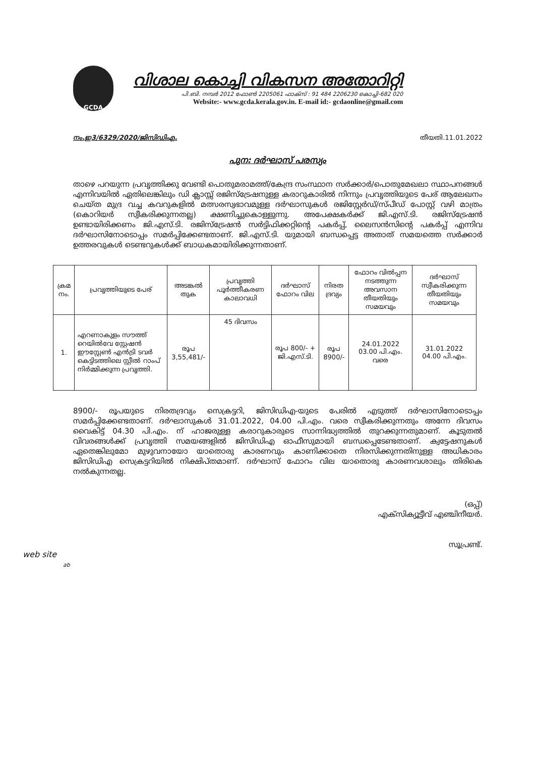GCDA
വിശാല കൊച്ചി വികസന അതോറിറ്റി
പി.ബി. നമ്പർ 2012 ഫോൺ 2205061 ഫാക്സ് : 91 484 2206230 കൊച്ചി-682 020
Website:- www.gcda.kerala.gov.in. E-mail id:- gcdaonline@gmail.com
നം.ഇ3/6329/2020/ജിസിഡിഎ. തീയതി.11.01.2022
പുന: ദർഘാസ് പരസ്യം
താഴെ പറയുന്ന പ്രവൃത്തിക്കു വേണ്ടി പൊതുമരാമത്ത്/കേന്ദ്ര സംസ്ഥാന സർക്കാർ/പൊതുമേഖലാ സ്ഥാപനങ്ങൾ എന്നിവയിൽ ഏതിലെങ്കിലും ഡി ക്ലാസ്സ് രജിസ്ട്രേഷനുള്ള കരാറുകാരിൽ നിന്നും പ്രവൃത്തിയുടെ പേര് ആലേഖനം ചെയ്ത മുദ്ര വച്ച കവറുകളിൽ മത്സരസ്വഭാവമുള്ള ദർഘാസുകൾ രജിസ്റ്റേർഡ്/സ്പീഡ് പോസ്റ്റ് വഴി മാത്രം (കൊറിയർ സ്വീകരിക്കുന്നതല്ല) ക്ഷണിച്ചുകൊള്ളുന്നു. അപേക്ഷകർക്ക് ജി.എസ്.ടി. രജിസ്ട്രേഷൻ ഉണ്ടായിരിക്കണം ജി.എസ്.ടി. രജിസ്ട്രേഷൻ സർട്ടിഫിക്കറ്റിന്റെ പകർപ്പ്, ലൈസൻസിന്റെ പകർപ്പ് എന്നിവ ദർഘാസിനോടൊപ്പം സമർപ്പിക്കേണ്ടതാണ്. ജി.എസ്.ടി. യുമായി ബന്ധപ്പെട്ട അതാത് സമയത്തെ സർക്കാർ ഉത്തരവുകൾ ടെണ്ടറുകൾക്ക് ബാധകമായിരിക്കുന്നതാണ്.
| ക്രമ നം. | പ്രവൃത്തിയുടെ പേര് | അടങ്കൽ തുക | പ്രവൃത്തി പൂർത്തീകരണ കാലാവധി | ദർഘാസ് ഫോറം വില | നിരത ദ്രവ്യം | ഫോറം വിൽപ്പന നടത്തുന്ന അവസാന തീയതിയും സമയവും | ദർഘാസ് സ്വീകരിക്കുന്ന തീയതിയും സമയവും |
| --- | --- | --- | --- | --- | --- | --- | --- |
| 1. | എറണാകുളം സൗത്ത് റെയിൽവേ സ്റ്റേഷൻ ഈസ്റ്റേൺ എൻട്രി ടവർ കെട്ടിടത്തിലെ സ്റ്റീൽ റാംപ് നിർമ്മിക്കുന്ന പ്രവൃത്തി. | രൂപ 3,55,481/- | 45 ദിവസം | രൂപ 800/- + ജി.എസ്.ടി. | രൂപ 8900/- | 24.01.2022 03.00 പി.എം. വരെ | 31.01.2022 04.00 പി.എം. |
8900/- രൂപയുടെ നിരതദ്രവ്യം സെക്രട്ടറി, ജിസിഡിഎ-യുടെ പേരിൽ എടുത്ത് ദർഘാസിനോടൊപ്പം സമർപ്പിക്കേണ്ടതാണ്. ദർഘാസുകൾ 31.01.2022, 04.00 പി.എം. വരെ സ്വീകരിക്കുന്നതും അന്നേ ദിവസം വൈകിട്ട് 04.30 പി.എം. ന് ഹാജരുള്ള കരാറുകാരുടെ സാന്നിദ്ധ്യത്തിൽ തുറക്കുന്നതുമാണ്. കൂടുതൽ വിവരങ്ങൾക്ക് പ്രവൃത്തി സമയങ്ങളിൽ ജിസിഡിഎ ഓഫീസുമായി ബന്ധപ്പെടേണ്ടതാണ്. ക്വട്ടേഷനുകൾ ഏതെങ്കിലുമോ മുഴുവനായോ യാതൊരു കാരണവും കാണിക്കാതെ നിരസിക്കുന്നതിനുള്ള അധികാരം ജിസിഡിഎ സെക്രട്ടറിയിൽ നിക്ഷിപ്തമാണ്. ദർഘാസ് ഫോറം വില യാതൊരു കാരണവശാലും തിരികെ നൽകുന്നതല്ല.
(ഒപ്പ്)
എക്സിക്യൂട്ടീവ് എഞ്ചിനീയർ.
സൂപ്രണ്ട്.
web site
ab